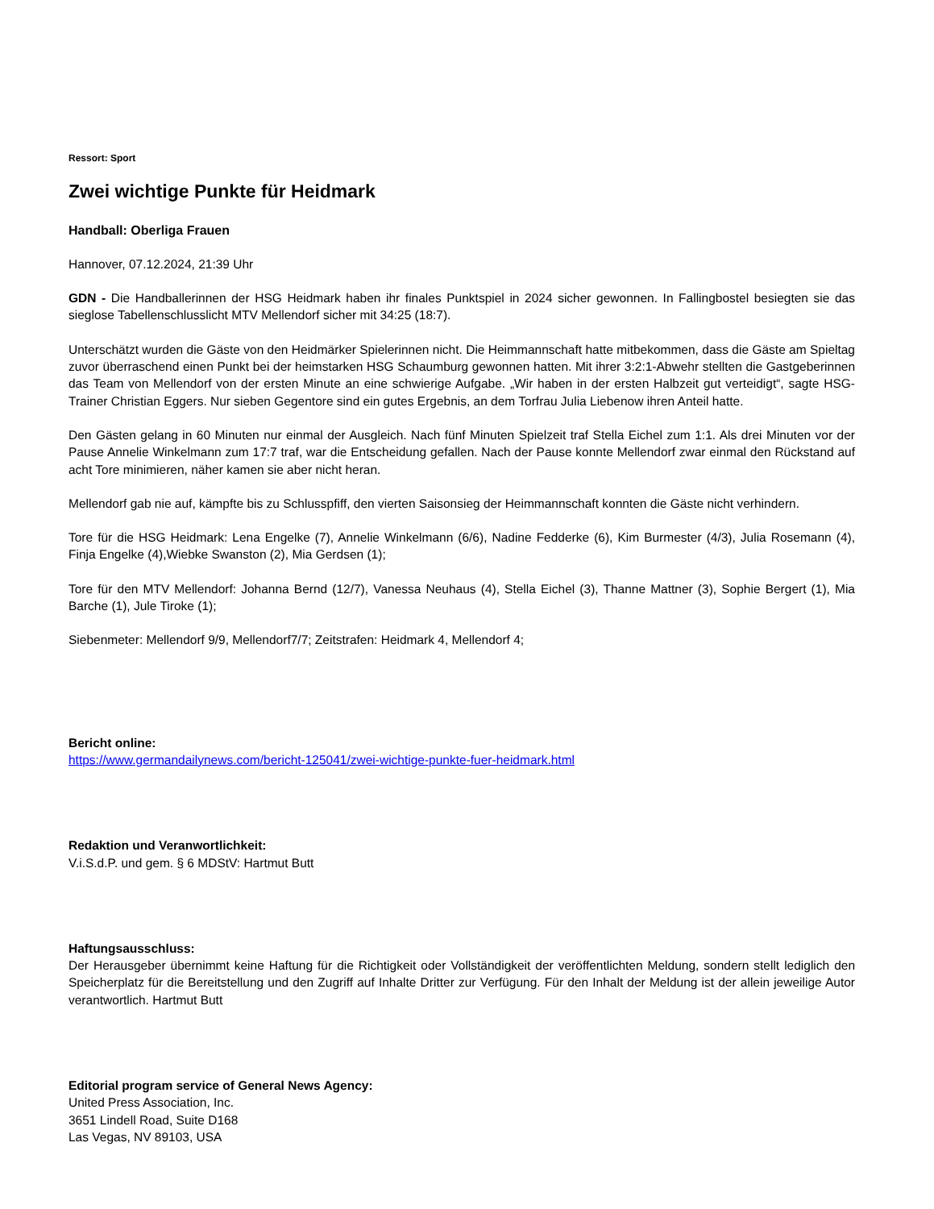Ressort: Sport
Zwei wichtige Punkte für Heidmark
Handball: Oberliga Frauen
Hannover, 07.12.2024, 21:39 Uhr
GDN - Die Handballerinnen der HSG Heidmark haben ihr finales Punktspiel in 2024 sicher gewonnen. In Fallingbostel besiegten sie das sieglose Tabellenschlusslicht MTV Mellendorf sicher mit 34:25 (18:7).
Unterschätzt wurden die Gäste von den Heidmärker Spielerinnen nicht. Die Heimmannschaft hatte mitbekommen, dass die Gäste am Spieltag zuvor überraschend einen Punkt bei der heimstarken HSG Schaumburg gewonnen hatten. Mit ihrer 3:2:1-Abwehr stellten die Gastgeberinnen das Team von Mellendorf von der ersten Minute an eine schwierige Aufgabe. „Wir haben in der ersten Halbzeit gut verteidigt“, sagte HSG-Trainer Christian Eggers. Nur sieben Gegentore sind ein gutes Ergebnis, an dem Torfrau Julia Liebenow ihren Anteil hatte.
Den Gästen gelang in 60 Minuten nur einmal der Ausgleich. Nach fünf Minuten Spielzeit traf Stella Eichel zum 1:1. Als drei Minuten vor der Pause Annelie Winkelmann zum 17:7 traf, war die Entscheidung gefallen. Nach der Pause konnte Mellendorf zwar einmal den Rückstand auf acht Tore minimieren, näher kamen sie aber nicht heran.
Mellendorf gab nie auf, kämpfte bis zu Schlusspfiff, den vierten Saisonsieg der Heimmannschaft konnten die Gäste nicht verhindern.
Tore für die HSG Heidmark: Lena Engelke (7), Annelie Winkelmann (6/6), Nadine Fedderke (6), Kim Burmester (4/3), Julia Rosemann (4), Finja Engelke (4),Wiebke Swanston (2), Mia Gerdsen (1);
Tore für den MTV Mellendorf: Johanna Bernd (12/7), Vanessa Neuhaus (4), Stella Eichel (3), Thanne Mattner (3), Sophie Bergert (1), Mia Barche (1), Jule Tiroke (1);
Siebenmeter: Mellendorf 9/9, Mellendorf7/7; Zeitstrafen: Heidmark 4, Mellendorf 4;
Bericht online:
https://www.germandailynews.com/bericht-125041/zwei-wichtige-punkte-fuer-heidmark.html
Redaktion und Veranwortlichkeit:
V.i.S.d.P. und gem. § 6 MDStV: Hartmut Butt
Haftungsausschluss:
Der Herausgeber übernimmt keine Haftung für die Richtigkeit oder Vollständigkeit der veröffentlichten Meldung, sondern stellt lediglich den Speicherplatz für die Bereitstellung und den Zugriff auf Inhalte Dritter zur Verfügung. Für den Inhalt der Meldung ist der allein jeweilige Autor verantwortlich. Hartmut Butt
Editorial program service of General News Agency:
United Press Association, Inc.
3651 Lindell Road, Suite D168
Las Vegas, NV 89103, USA